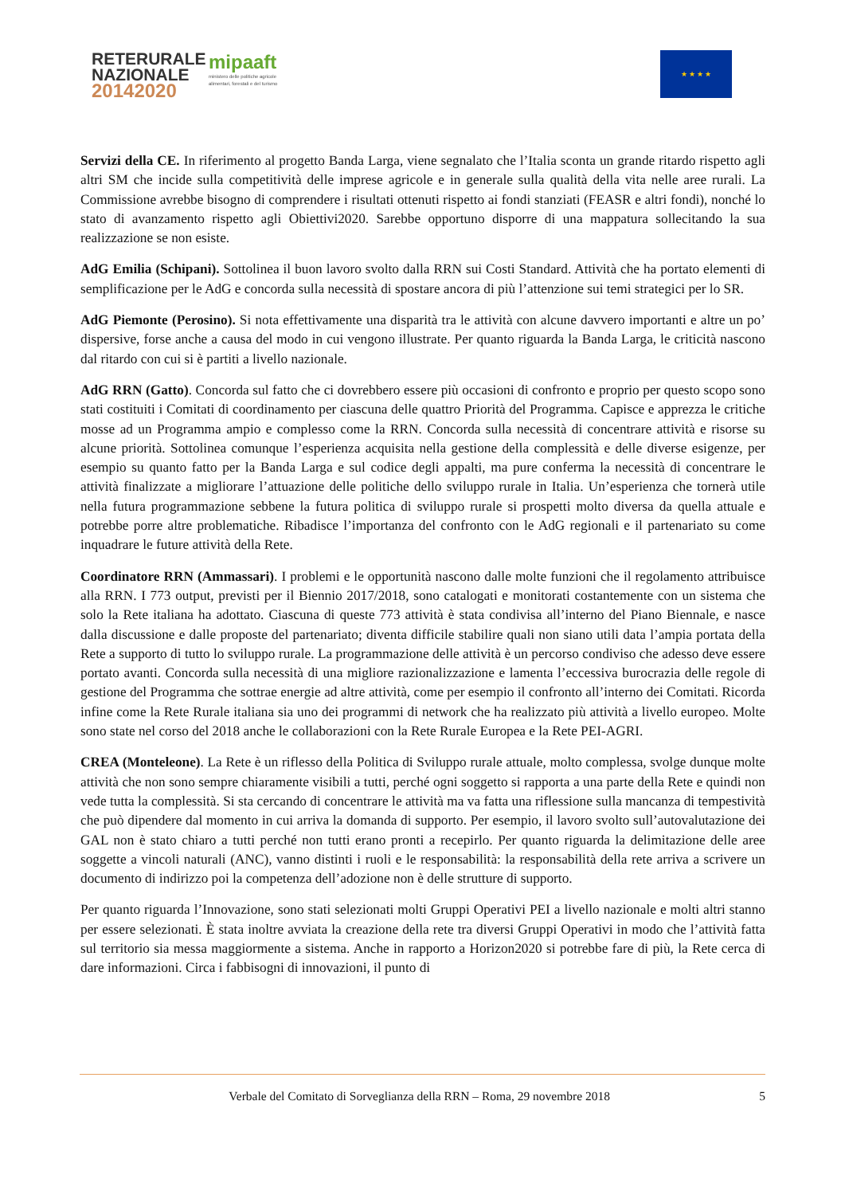RETERURALE
NAZIONALE
20142020
mipaaft
ministero delle politiche agricole
alimentari, forestali e del turismo
★ ★ ★ ★
Servizi della CE. In riferimento al progetto Banda Larga, viene segnalato che l’Italia sconta un grande ritardo rispetto agli altri SM che incide sulla competitività delle imprese agricole e in generale sulla qualità della vita nelle aree rurali. La Commissione avrebbe bisogno di comprendere i risultati ottenuti rispetto ai fondi stanziati (FEASR e altri fondi), nonché lo stato di avanzamento rispetto agli Obiettivi2020. Sarebbe opportuno disporre di una mappatura sollecitando la sua realizzazione se non esiste.
AdG Emilia (Schipani). Sottolinea il buon lavoro svolto dalla RRN sui Costi Standard. Attività che ha portato elementi di semplificazione per le AdG e concorda sulla necessità di spostare ancora di più l’attenzione sui temi strategici per lo SR.
AdG Piemonte (Perosino). Si nota effettivamente una disparità tra le attività con alcune davvero importanti e altre un po’ dispersive, forse anche a causa del modo in cui vengono illustrate. Per quanto riguarda la Banda Larga, le criticità nascono dal ritardo con cui si è partiti a livello nazionale.
AdG RRN (Gatto). Concorda sul fatto che ci dovrebbero essere più occasioni di confronto e proprio per questo scopo sono stati costituiti i Comitati di coordinamento per ciascuna delle quattro Priorità del Programma. Capisce e apprezza le critiche mosse ad un Programma ampio e complesso come la RRN. Concorda sulla necessità di concentrare attività e risorse su alcune priorità. Sottolinea comunque l’esperienza acquisita nella gestione della complessità e delle diverse esigenze, per esempio su quanto fatto per la Banda Larga e sul codice degli appalti, ma pure conferma la necessità di concentrare le attività finalizzate a migliorare l’attuazione delle politiche dello sviluppo rurale in Italia. Un’esperienza che tornerà utile nella futura programmazione sebbene la futura politica di sviluppo rurale si prospetti molto diversa da quella attuale e potrebbe porre altre problematiche. Ribadisce l’importanza del confronto con le AdG regionali e il partenariato su come inquadrare le future attività della Rete.
Coordinatore RRN (Ammassari). I problemi e le opportunità nascono dalle molte funzioni che il regolamento attribuisce alla RRN. I 773 output, previsti per il Biennio 2017/2018, sono catalogati e monitorati costantemente con un sistema che solo la Rete italiana ha adottato. Ciascuna di queste 773 attività è stata condivisa all’interno del Piano Biennale, e nasce dalla discussione e dalle proposte del partenariato; diventa difficile stabilire quali non siano utili data l’ampia portata della Rete a supporto di tutto lo sviluppo rurale. La programmazione delle attività è un percorso condiviso che adesso deve essere portato avanti. Concorda sulla necessità di una migliore razionalizzazione e lamenta l’eccessiva burocrazia delle regole di gestione del Programma che sottrae energie ad altre attività, come per esempio il confronto all’interno dei Comitati. Ricorda infine come la Rete Rurale italiana sia uno dei programmi di network che ha realizzato più attività a livello europeo. Molte sono state nel corso del 2018 anche le collaborazioni con la Rete Rurale Europea e la Rete PEI-AGRI.
CREA (Monteleone). La Rete è un riflesso della Politica di Sviluppo rurale attuale, molto complessa, svolge dunque molte attività che non sono sempre chiaramente visibili a tutti, perché ogni soggetto si rapporta a una parte della Rete e quindi non vede tutta la complessità. Si sta cercando di concentrare le attività ma va fatta una riflessione sulla mancanza di tempestività che può dipendere dal momento in cui arriva la domanda di supporto. Per esempio, il lavoro svolto sull’autovalutazione dei GAL non è stato chiaro a tutti perché non tutti erano pronti a recepirlo. Per quanto riguarda la delimitazione delle aree soggette a vincoli naturali (ANC), vanno distinti i ruoli e le responsabilità: la responsabilità della rete arriva a scrivere un documento di indirizzo poi la competenza dell’adozione non è delle strutture di supporto.
Per quanto riguarda l’Innovazione, sono stati selezionati molti Gruppi Operativi PEI a livello nazionale e molti altri stanno per essere selezionati. È stata inoltre avviata la creazione della rete tra diversi Gruppi Operativi in modo che l’attività fatta sul territorio sia messa maggiormente a sistema. Anche in rapporto a Horizon2020 si potrebbe fare di più, la Rete cerca di dare informazioni. Circa i fabbisogni di innovazioni, il punto di
Verbale del Comitato di Sorveglianza della RRN – Roma, 29 novembre 2018 5